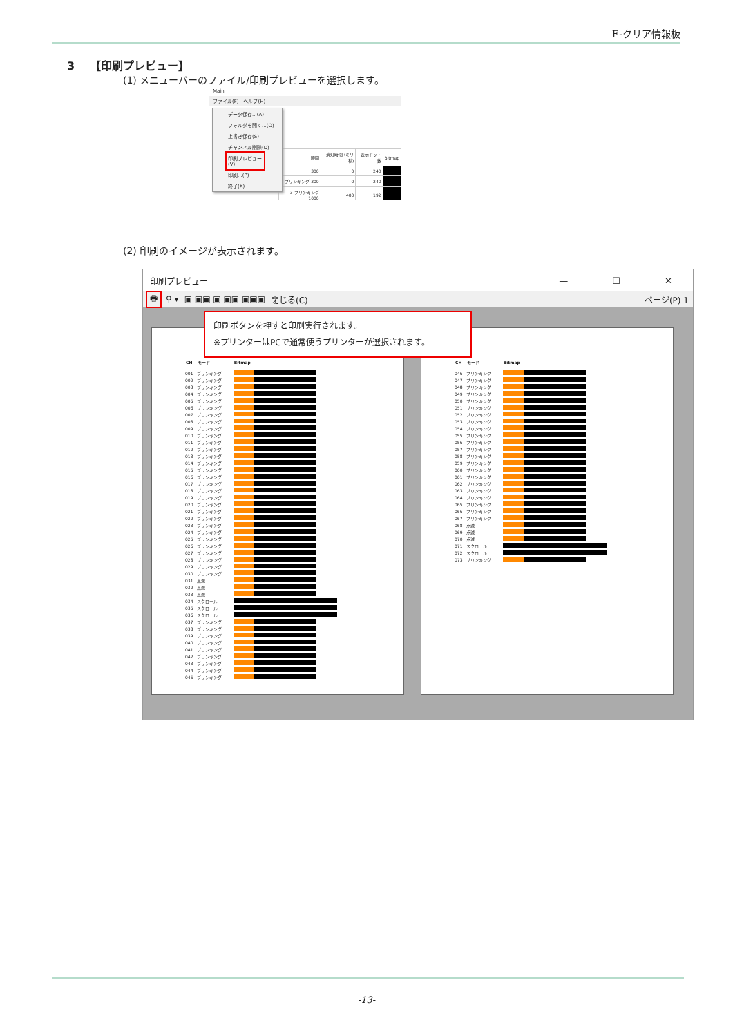E-クリア情報板
3 【印刷プレビュー】
(1) メニューバーのファイル/印刷プレビューを選択します。
Main
ファイル(F)　ヘルプ(H)
データ保存...(A)
フォルダを開く...(O)
上書き保存(S)
チャンネル削除(D)
印刷プレビュー(V)
印刷...(P)
終了(X)
| 時間 | 消灯時間 (ミリ秒) | 表示ドット数 | Bitmap |
| --- | --- | --- | --- |
| 300 | 0 | 240 | |
| 2 ブリンキング 300 | 0 | 240 | |
| 3 ブリンキング 1000 | 400 | 192 | |
(2) 印刷のイメージが表示されます。
印刷プレビュー — ☐ ✕
🖶 ⚲ ▾ ▣ ▣▣ ▣ ▣▣ ▣▣▣ 閉じる(C) ページ(P) 1
印刷ボタンを押すと印刷実行されます。
※プリンターはPCで通常使うプリンターが選択されます。
| CH | モード | Bitmap |
| --- | --- | --- |
| 001 | ブリンキング | |
| 002 | ブリンキング | |
| 003 | ブリンキング | |
| 004 | ブリンキング | |
| 005 | ブリンキング | |
| 006 | ブリンキング | |
| 007 | ブリンキング | |
| 008 | ブリンキング | |
| 009 | ブリンキング | |
| 010 | ブリンキング | |
| 011 | ブリンキング | |
| 012 | ブリンキング | |
| 013 | ブリンキング | |
| 014 | ブリンキング | |
| 015 | ブリンキング | |
| 016 | ブリンキング | |
| 017 | ブリンキング | |
| 018 | ブリンキング | |
| 019 | ブリンキング | |
| 020 | ブリンキング | |
| 021 | ブリンキング | |
| 022 | ブリンキング | |
| 023 | ブリンキング | |
| 024 | ブリンキング | |
| 025 | ブリンキング | |
| 026 | ブリンキング | |
| 027 | ブリンキング | |
| 028 | ブリンキング | |
| 029 | ブリンキング | |
| 030 | ブリンキング | |
| 031 | 点滅 | |
| 032 | 点滅 | |
| 033 | 点滅 | |
| 034 | スクロール | |
| 035 | スクロール | |
| 036 | スクロール | |
| 037 | ブリンキング | |
| 038 | ブリンキング | |
| 039 | ブリンキング | |
| 040 | ブリンキング | |
| 041 | ブリンキング | |
| 042 | ブリンキング | |
| 043 | ブリンキング | |
| 044 | ブリンキング | |
| 045 | ブリンキング | |
| CH | モード | Bitmap |
| --- | --- | --- |
| 046 | ブリンキング | |
| 047 | ブリンキング | |
| 048 | ブリンキング | |
| 049 | ブリンキング | |
| 050 | ブリンキング | |
| 051 | ブリンキング | |
| 052 | ブリンキング | |
| 053 | ブリンキング | |
| 054 | ブリンキング | |
| 055 | ブリンキング | |
| 056 | ブリンキング | |
| 057 | ブリンキング | |
| 058 | ブリンキング | |
| 059 | ブリンキング | |
| 060 | ブリンキング | |
| 061 | ブリンキング | |
| 062 | ブリンキング | |
| 063 | ブリンキング | |
| 064 | ブリンキング | |
| 065 | ブリンキング | |
| 066 | ブリンキング | |
| 067 | ブリンキング | |
| 068 | 点滅 | |
| 069 | 点滅 | |
| 070 | 点滅 | |
| 071 | スクロール | |
| 072 | スクロール | |
| 073 | ブリンキング | |
-13-